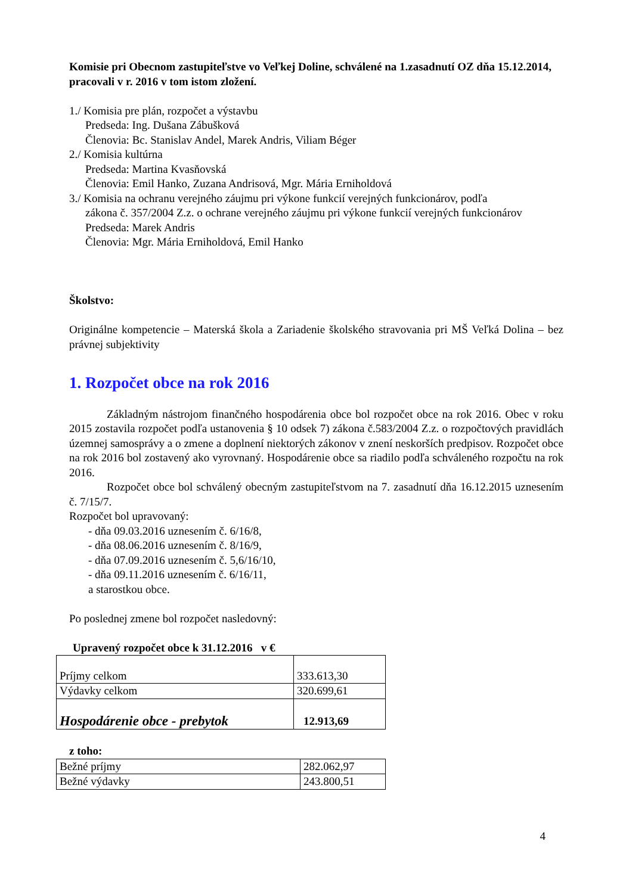Komisie pri Obecnom zastupiteľstve vo Veľkej Doline, schválené na 1.zasadnutí OZ dňa 15.12.2014, pracovali v r. 2016 v tom istom zložení.
1./ Komisia pre plán, rozpočet a výstavbu
Predseda: Ing. Dušana Zábušková
Členovia: Bc. Stanislav Andel, Marek Andris, Viliam Béger
2./ Komisia kultúrna
Predseda: Martina Kvasňovská
Členovia: Emil Hanko, Zuzana Andrisová, Mgr. Mária Erniholdová
3./ Komisia na ochranu verejného záujmu pri výkone funkcií verejných funkcionárov, podľa
zákona č. 357/2004 Z.z. o ochrane verejného záujmu pri výkone funkcií verejných funkcionárov
Predseda: Marek Andris
Členovia: Mgr. Mária Erniholdová, Emil Hanko
Školstvo:
Originálne kompetencie – Materská škola a Zariadenie školského stravovania pri MŠ Veľká Dolina – bez právnej subjektivity
1. Rozpočet obce na rok 2016
Základným nástrojom finančného hospodárenia obce bol rozpočet obce na rok 2016. Obec v roku 2015 zostavila rozpočet podľa ustanovenia § 10 odsek 7) zákona č.583/2004 Z.z. o rozpočtových pravidlách územnej samosprávy a o zmene a doplnení niektorých zákonov v znení neskorších predpisov. Rozpočet obce na rok 2016 bol zostavený ako vyrovnaný. Hospodárenie obce sa riadilo podľa schváleného rozpočtu na rok 2016.
Rozpočet obce bol schválený obecným zastupiteľstvom na 7. zasadnutí dňa 16.12.2015 uznesením č. 7/15/7.
Rozpočet bol upravovaný:
- dňa 09.03.2016 uznesením č. 6/16/8,
- dňa 08.06.2016 uznesením č. 8/16/9,
- dňa 07.09.2016 uznesením č. 5,6/16/10,
- dňa 09.11.2016 uznesením č. 6/16/11,
a starostkou obce.
Po poslednej zmene bol rozpočet nasledovný:
Upravený rozpočet obce k 31.12.2016 v €
| Príjmy celkom | 333.613,30 |
| Výdavky celkom | 320.699,61 |
| Hospodárenie obce - prebytok | 12.913,69 |
z toho:
| Bežné príjmy | 282.062,97 |
| Bežné výdavky | 243.800,51 |
4